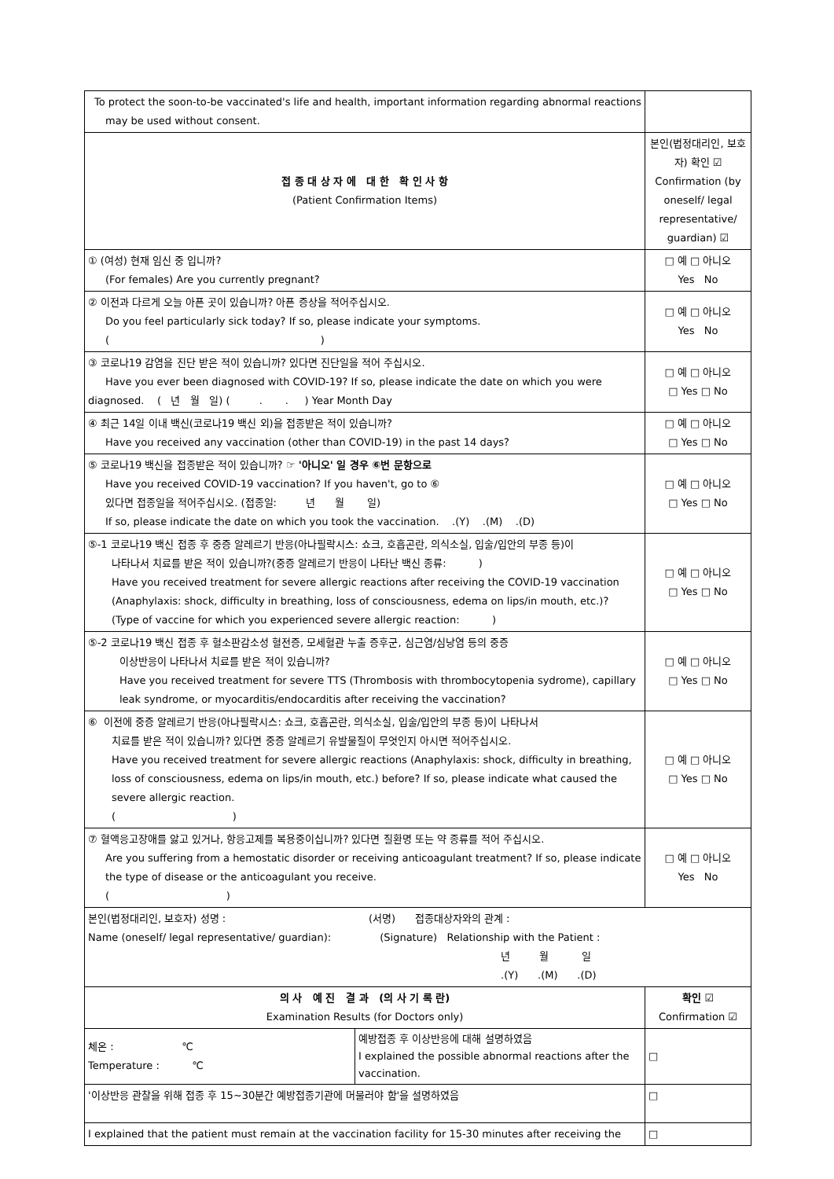| To protect the soon-to-be vaccinated's life and health, important information regarding abnormal reactions may be used without consent. | |
| 접 종 대 상 자 에 대 한 확 인 사 항 (Patient Confirmation Items) | 본인(법정대리인, 보호자) 확인 ☑ Confirmation (by oneself/ legal representative/ guardian) ☑ |
| ① (여성) 현재 임신 중 입니까? (For females) Are you currently pregnant? | □ 예 □ 아니오 Yes No |
| ② 이전과 다르게 오늘 아픈 곳이 있습니까? 아픈 증상을 적어주십시오. Do you feel particularly sick today? If so, please indicate your symptoms. ( ) | □ 예 □ 아니오 Yes No |
| ③ 코로나19 감염을 진단 받은 적이 있습니까? 있다면 진단일을 적어 주십시오. Have you ever been diagnosed with COVID-19? If so, please indicate the date on which you were diagnosed. ( 년 월 일) ( . . ) Year Month Day | □ 예 □ 아니오 □ Yes □ No |
| ④ 최근 14일 이내 백신(코로나19 백신 외)을 접종받은 적이 있습니까? Have you received any vaccination (other than COVID-19) in the past 14 days? | □ 예 □ 아니오 □ Yes □ No |
| ⑤ 코로나19 백신을 접종받은 적이 있습니까? ☞ '아니오' 일 경우 ⑥번 문항으로 Have you received COVID-19 vaccination? If you haven't, go to ⑥ 있다면 접종일을 적어주십시오. (접종일: 년 월 일) If so, please indicate the date on which you took the vaccination. .(Y) .(M) .(D) | □ 예 □ 아니오 □ Yes □ No |
| ⑤-1 코로나19 백신 접종 후 중증 알레르기 반응(아나필락시스: 쇼크, 호흡곤란, 의식소실, 입술/입안의 부종 등)이 나타나서 치료를 받은 적이 있습니까?(중증 알레르기 반응이 나타난 백신 종류: ) Have you received treatment for severe allergic reactions after receiving the COVID-19 vaccination (Anaphylaxis: shock, difficulty in breathing, loss of consciousness, edema on lips/in mouth, etc.)? (Type of vaccine for which you experienced severe allergic reaction: ) | □ 예 □ 아니오 □ Yes □ No |
| ⑤-2 코로나19 백신 접종 후 혈소판감소성 혈전증, 모세혈관 누출 증후군, 심근염/심낭염 등의 중증 이상반응이 나타나서 치료를 받은 적이 있습니까? Have you received treatment for severe TTS (Thrombosis with thrombocytopenia sydrome), capillary leak syndrome, or myocarditis/endocarditis after receiving the vaccination? | □ 예 □ 아니오 □ Yes □ No |
| ⑥ 이전에 중증 알레르기 반응(아나필락시스: 쇼크, 호흡곤란, 의식소실, 입술/입안의 부종 등)이 나타나서 치료를 받은 적이 있습니까? 있다면 중증 알레르기 유발물질이 무엇인지 아시면 적어주십시오. Have you received treatment for severe allergic reactions (Anaphylaxis: shock, difficulty in breathing, loss of consciousness, edema on lips/in mouth, etc.) before? If so, please indicate what caused the severe allergic reaction. ( ) | □ 예 □ 아니오 □ Yes □ No |
| ⑦ 혈액응고장애를 앓고 있거나, 항응고제를 복용중이십니까? 있다면 질환명 또는 약 종류를 적어 주십시오. Are you suffering from a hemostatic disorder or receiving anticoagulant treatment? If so, please indicate the type of disease or the anticoagulant you receive. ( ) | □ 예 □ 아니오 Yes No |
| 본인(법정대리인, 보호자) 성명 : (서명) 접종대상자와의 관계 : Name (oneself/ legal representative/ guardian): (Signature) Relationship with the Patient : 년 월 일 .(Y) .(M) .(D) | |
| 의 사 예 진 결 과 (의 사 기 록 란) Examination Results (for Doctors only) | | 확인 ☑ Confirmation ☑ |
| 체온 : ℃ Temperature : ℃ | 예방접종 후 이상반응에 대해 설명하였음 I explained the possible abnormal reactions after the vaccination. | □ |
| '이상반응 관찰을 위해 접종 후 15~30분간 예방접종기관에 머물러야 함'을 설명하였음 | | □ |
| I explained that the patient must remain at the vaccination facility for 15-30 minutes after receiving the | | □ |